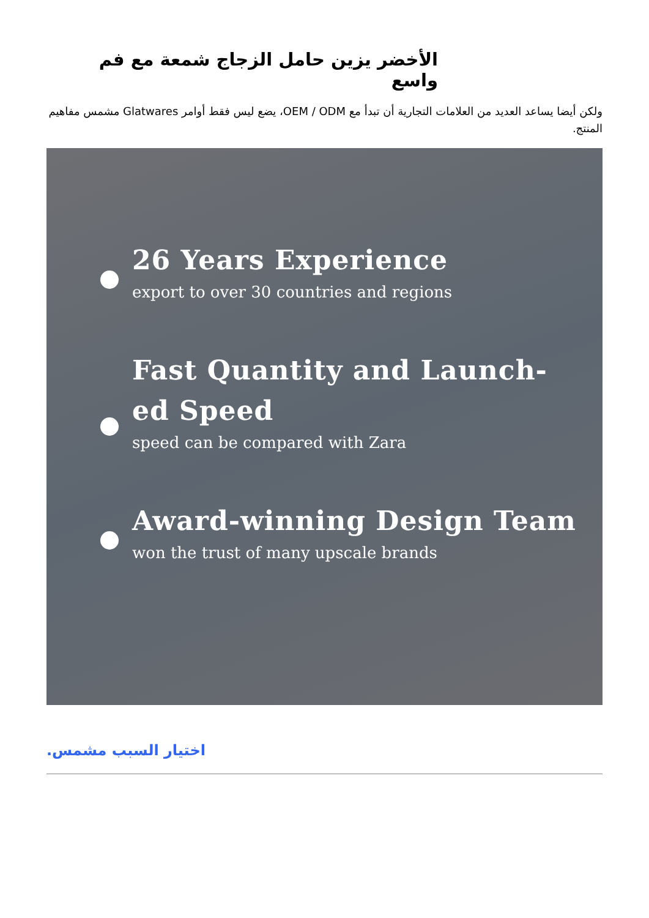الأخضر يزين حامل الزجاج شمعة مع فم واسع
ولكن أيضا يساعد العديد من العلامات التجارية أن تبدأ مع OEM / ODM، يضع ليس فقط أوامر Glatwares مشمس مفاهيم المنتج.
26 Years Experience
export to over 30 countries and regions
Fast Quantity and Launch-
ed Speed
speed can be compared with Zara
Award-winning Design Team
won the trust of many upscale brands
اختيار السبب مشمس.